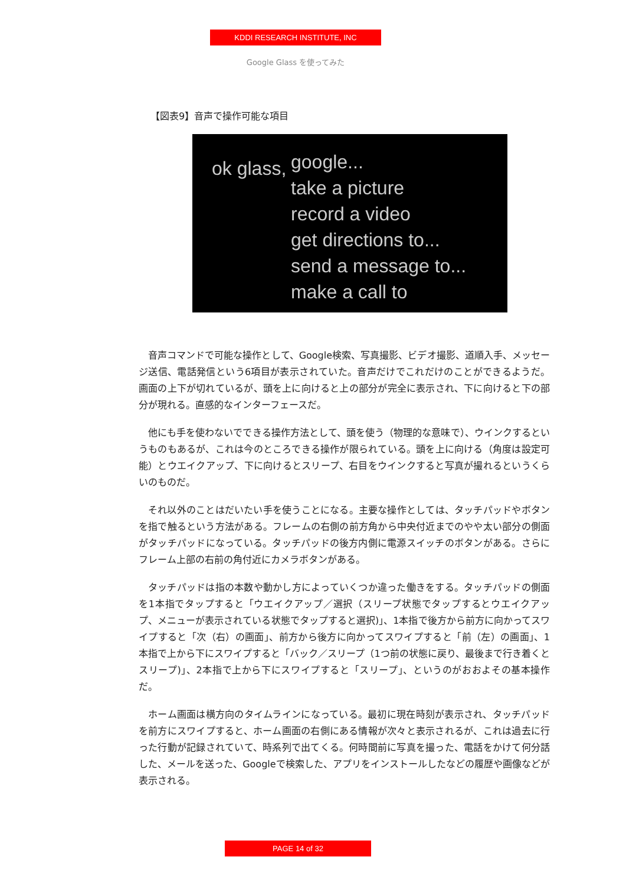KDDI RESEARCH INSTITUTE, INC
Google Glass を使ってみた
【図表9】音声で操作可能な項目
ok glass,
google...
take a picture
record a video
get directions to...
send a message to...
make a call to
音声コマンドで可能な操作として、Google検索、写真撮影、ビデオ撮影、道順入手、メッセージ送信、電話発信という6項目が表示されていた。音声だけでこれだけのことができるようだ。画面の上下が切れているが、頭を上に向けると上の部分が完全に表示され、下に向けると下の部分が現れる。直感的なインターフェースだ。
他にも手を使わないでできる操作方法として、頭を使う（物理的な意味で）、ウインクするというものもあるが、これは今のところできる操作が限られている。頭を上に向ける（角度は設定可能）とウエイクアップ、下に向けるとスリープ、右目をウインクすると写真が撮れるというくらいのものだ。
それ以外のことはだいたい手を使うことになる。主要な操作としては、タッチパッドやボタンを指で触るという方法がある。フレームの右側の前方角から中央付近までのやや太い部分の側面がタッチパッドになっている。タッチパッドの後方内側に電源スイッチのボタンがある。さらにフレーム上部の右前の角付近にカメラボタンがある。
タッチパッドは指の本数や動かし方によっていくつか違った働きをする。タッチパッドの側面を1本指でタップすると「ウエイクアップ／選択（スリープ状態でタップするとウエイクアップ、メニューが表示されている状態でタップすると選択)」、1本指で後方から前方に向かってスワイプすると「次（右）の画面」、前方から後方に向かってスワイプすると「前（左）の画面」、1本指で上から下にスワイプすると「バック／スリープ（1つ前の状態に戻り、最後まで行き着くとスリープ)」、2本指で上から下にスワイプすると「スリープ」、というのがおおよその基本操作だ。
ホーム画面は横方向のタイムラインになっている。最初に現在時刻が表示され、タッチパッドを前方にスワイプすると、ホーム画面の右側にある情報が次々と表示されるが、これは過去に行った行動が記録されていて、時系列で出てくる。何時間前に写真を撮った、電話をかけて何分話した、メールを送った、Googleで検索した、アプリをインストールしたなどの履歴や画像などが表示される。
PAGE 14 of 32